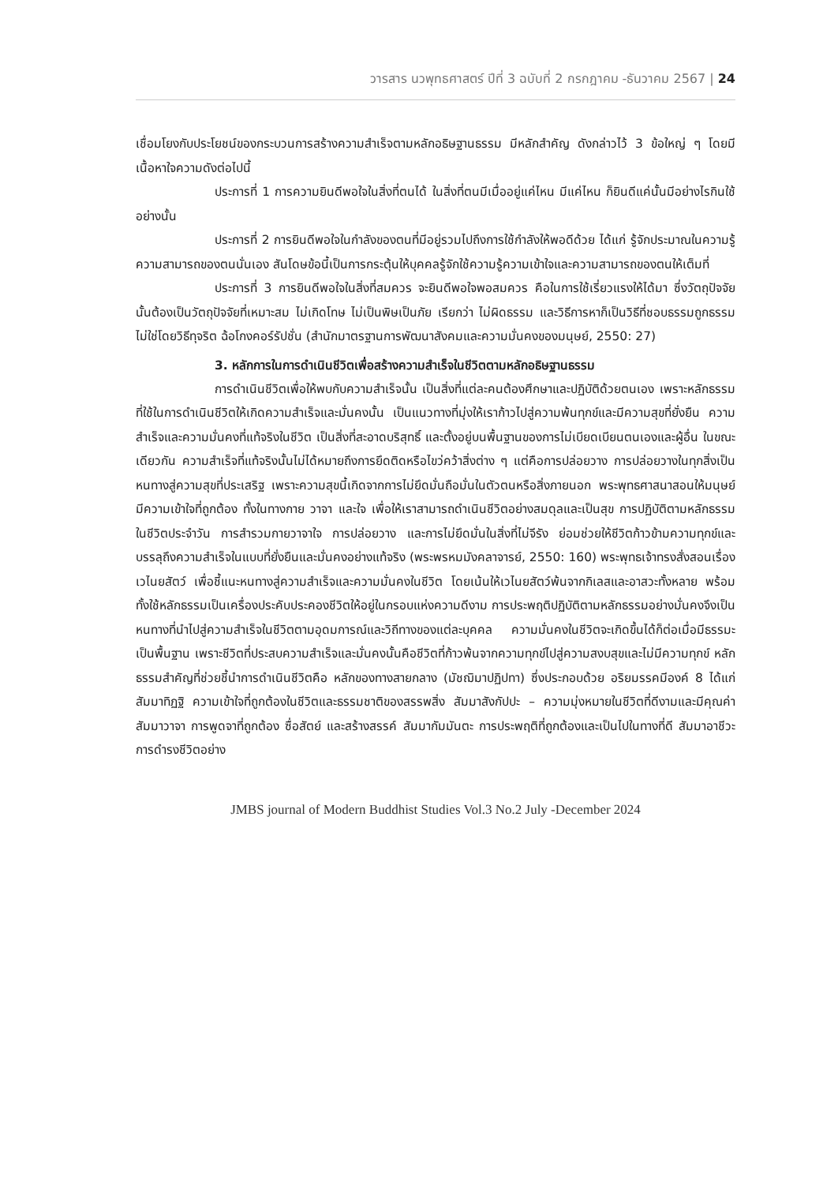วารสาร นวพุทธศาสตร์ ปีที่ 3 ฉบับที่ 2 กรกฎาคม -ธันวาคม 2567 | 24
เชื่อมโยงกับประโยชน์ของกระบวนการสร้างความสำเร็จตามหลักอธิษฐานธรรม มีหลักสำคัญ ดังกล่าวไว้ 3 ข้อใหญ่ ๆ โดยมีเนื้อหาใจความดังต่อไปนี้
ประการที่ 1 การความยินดีพอใจในสิ่งที่ตนได้ ในสิ่งที่ตนมีเมื่ออยู่แค่ไหน มีแค่ไหน ก็ยินดีแค่นั้นมีอย่างไรกินใช้อย่างนั้น
ประการที่ 2 การยินดีพอใจในกำลังของตนที่มีอยู่รวมไปถึงการใช้กำลังให้พอดีด้วย ได้แก่ รู้จักประมาณในความรู้ความสามารถของตนนั่นเอง สันโดษข้อนี้เป็นการกระตุ้นให้บุคคลรู้จักใช้ความรู้ความเข้าใจและความสามารถของตนให้เต็มที่
ประการที่ 3 การยินดีพอใจในสิ่งที่สมควร จะยินดีพอใจพอสมควร คือในการใช้เรี่ยวแรงให้ได้มา ซึ่งวัตถุปัจจัยนั้นต้องเป็นวัตถุปัจจัยที่เหมาะสม ไม่เกิดโทษ ไม่เป็นพิษเป็นภัย เรียกว่า ไม่ผิดธรรม และวิธีการหาก็เป็นวิธีที่ชอบธรรมถูกธรรม ไม่ใช่โดยวิธีทุจริต ฉ้อโกงคอร์รัปชั่น (สำนักมาตรฐานการพัฒนาสังคมและความมั่นคงของมนุษย์, 2550: 27)
3. หลักการในการดำเนินชีวิตเพื่อสร้างความสำเร็จในชีวิตตามหลักอธิษฐานธรรม
การดำเนินชีวิตเพื่อให้พบกับความสำเร็จนั้น เป็นสิ่งที่แต่ละคนต้องศึกษาและปฏิบัติด้วยตนเอง เพราะหลักธรรมที่ใช้ในการดำเนินชีวิตให้เกิดความสำเร็จและมั่นคงนั้น เป็นแนวทางที่มุ่งให้เราก้าวไปสู่ความพ้นทุกข์และมีความสุขที่ยั่งยืน ความสำเร็จและความมั่นคงที่แท้จริงในชีวิต เป็นสิ่งที่สะอาดบริสุทธิ์ และตั้งอยู่บนพื้นฐานของการไม่เบียดเบียนตนเองและผู้อื่น ในขณะเดียวกัน ความสำเร็จที่แท้จริงนั้นไม่ได้หมายถึงการยึดติดหรือไขว่คว้าสิ่งต่าง ๆ แต่คือการปล่อยวาง การปล่อยวางในทุกสิ่งเป็นหนทางสู่ความสุขที่ประเสริฐ เพราะความสุขนี้เกิดจากการไม่ยึดมั่นถือมั่นในตัวตนหรือสิ่งภายนอก พระพุทธศาสนาสอนให้มนุษย์มีความเข้าใจที่ถูกต้อง ทั้งในทางกาย วาจา และใจ เพื่อให้เราสามารถดำเนินชีวิตอย่างสมดุลและเป็นสุข การปฏิบัติตามหลักธรรมในชีวิตประจำวัน การสำรวมกายวาจาใจ การปล่อยวาง และการไม่ยึดมั่นในสิ่งที่ไม่จีรัง ย่อมช่วยให้ชีวิตก้าวข้ามความทุกข์และบรรลุถึงความสำเร็จในแบบที่ยั่งยืนและมั่นคงอย่างแท้จริง (พระพรหมมังคลาจารย์, 2550: 160) พระพุทธเจ้าทรงสั่งสอนเรื่อง เวไนยสัตว์ เพื่อชี้แนะหนทางสู่ความสำเร็จและความมั่นคงในชีวิต โดยเน้นให้เวไนยสัตว์พ้นจากกิเลสและอาสวะทั้งหลาย พร้อมทั้งใช้หลักธรรมเป็นเครื่องประคับประคองชีวิตให้อยู่ในกรอบแห่งความดีงาม การประพฤติปฏิบัติตามหลักธรรมอย่างมั่นคงจึงเป็นหนทางที่นำไปสู่ความสำเร็จในชีวิตตามอุดมการณ์และวิถีทางของแต่ละบุคคล ความมั่นคงในชีวิตจะเกิดขึ้นได้ก็ต่อเมื่อมีธรรมะเป็นพื้นฐาน เพราะชีวิตที่ประสบความสำเร็จและมั่นคงนั้นคือชีวิตที่ก้าวพ้นจากความทุกข์ไปสู่ความสงบสุขและไม่มีความทุกข์ หลักธรรมสำคัญที่ช่วยชี้นำการดำเนินชีวิตคือ หลักของทางสายกลาง (มัชฌิมาปฏิปทา) ซึ่งประกอบด้วย อริยมรรคมีองค์ 8 ได้แก่ สัมมาทิฏฐิ ความเข้าใจที่ถูกต้องในชีวิตและธรรมชาติของสรรพสิ่ง สัมมาสังกัปปะ – ความมุ่งหมายในชีวิตที่ดีงามและมีคุณค่า สัมมาวาจา การพูดจาที่ถูกต้อง ซื่อสัตย์ และสร้างสรรค์ สัมมากัมมันตะ การประพฤติที่ถูกต้องและเป็นไปในทางที่ดี สัมมาอาชีวะ การดำรงชีวิตอย่าง
JMBS journal of Modern Buddhist Studies Vol.3 No.2 July -December 2024